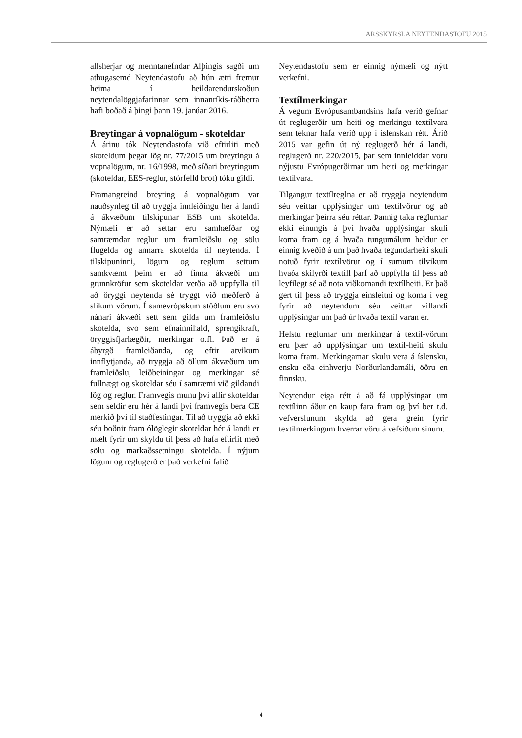ÁRSSKÝRSLA NEYTENDASTOFU 2015
allsherjar og menntanefndar Alþingis sagði um athugasemd Neytendastofu að hún ætti fremur heima í heildarendurskoðun neytendalöggjafarinnar sem innanríkis-ráðherra hafi boðað á þingi þann 19. janúar 2016.
Breytingar á vopnalögum - skoteldar
Á árinu tók Neytendastofa við eftirliti með skoteldum þegar lög nr. 77/2015 um breytingu á vopnalögum, nr. 16/1998, með síðari breytingum (skoteldar, EES-reglur, stórfelld brot) tóku gildi.
Framangreind breyting á vopnalögum var nauðsynleg til að tryggja innleiðingu hér á landi á ákvæðum tilskipunar ESB um skotelda. Nýmæli er að settar eru samhæfðar og samræmdar reglur um framleiðslu og sölu flugelda og annarra skotelda til neytenda. Í tilskipuninni, lögum og reglum settum samkvæmt þeim er að finna ákvæði um grunnkröfur sem skoteldar verða að uppfylla til að öryggi neytenda sé tryggt við meðferð á slíkum vörum. Í samevrópskum stöðlum eru svo nánari ákvæði sett sem gilda um framleiðslu skotelda, svo sem efnainnihald, sprengikraft, öryggisfjarlægðir, merkingar o.fl. Það er á ábyrgð framleiðanda, og eftir atvikum innflytjanda, að tryggja að öllum ákvæðum um framleiðslu, leiðbeiningar og merkingar sé fullnægt og skoteldar séu í samræmi við gildandi lög og reglur. Framvegis munu því allir skoteldar sem seldir eru hér á landi því framvegis bera CE merkið því til staðfestingar. Til að tryggja að ekki séu boðnir fram ólöglegir skoteldar hér á landi er mælt fyrir um skyldu til þess að hafa eftirlit með sölu og markaðssetningu skotelda. Í nýjum lögum og reglugerð er það verkefni falið
Neytendastofu sem er einnig nýmæli og nýtt verkefni.
Textílmerkingar
Á vegum Evrópusambandsins hafa verið gefnar út reglugerðir um heiti og merkingu textílvara sem teknar hafa verið upp í íslenskan rétt. Árið 2015 var gefin út ný reglugerð hér á landi, reglugerð nr. 220/2015, þar sem innleiddar voru nýjustu Evrópugerðirnar um heiti og merkingar textílvara.
Tilgangur textílreglna er að tryggja neytendum séu veittar upplýsingar um textílvörur og að merkingar þeirra séu réttar. Þannig taka reglurnar ekki einungis á því hvaða upplýsingar skuli koma fram og á hvaða tungumálum heldur er einnig kveðið á um það hvaða tegundarheiti skuli notuð fyrir textílvörur og í sumum tilvikum hvaða skilyrði textíll þarf að uppfylla til þess að leyfilegt sé að nota viðkomandi textílheiti. Er það gert til þess að tryggja einsleitni og koma í veg fyrir að neytendum séu veittar villandi upplýsingar um það úr hvaða textíl varan er.
Helstu reglurnar um merkingar á textíl-vörum eru þær að upplýsingar um textíl-heiti skulu koma fram. Merkingarnar skulu vera á íslensku, ensku eða einhverju Norðurlandamáli, öðru en finnsku.
Neytendur eiga rétt á að fá upplýsingar um textílinn áður en kaup fara fram og því ber t.d. vefverslunum skylda að gera grein fyrir textílmerkingum hverrar vöru á vefsíðum sínum.
4